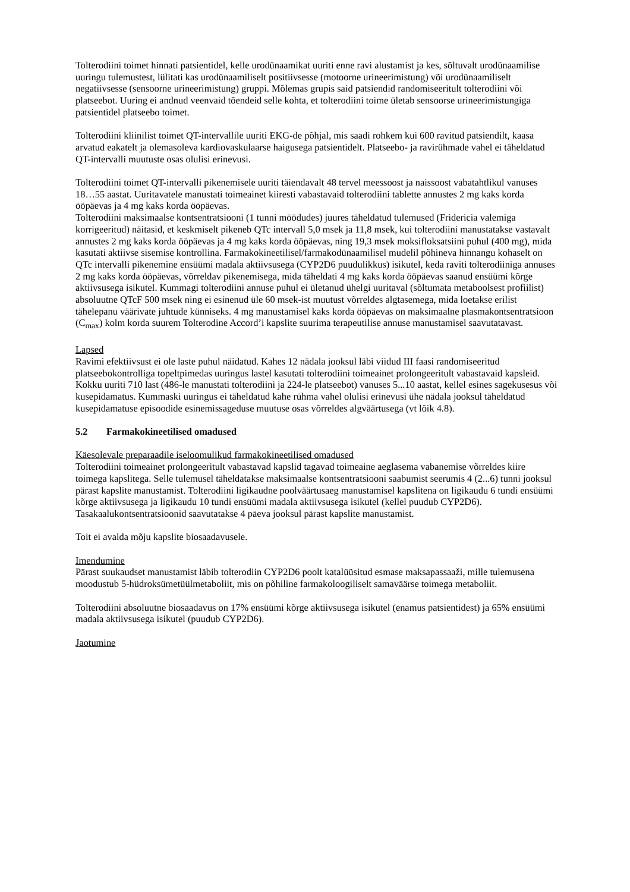Tolterodiini toimet hinnati patsientidel, kelle urodünaamikat uuriti enne ravi alustamist ja kes, sõltuvalt urodünaamilise uuringu tulemustest, lülitati kas urodünaamiliselt positiivsesse (motoorne urineerimistung) või urodünaamiliselt negatiivsesse (sensoorne urineerimistung) gruppi. Mõlemas grupis said patsiendid randomiseeritult tolterodiini või platseebot. Uuring ei andnud veenvaid tõendeid selle kohta, et tolterodiini toime ületab sensoorse urineerimistungiga patsientidel platseebo toimet.
Tolterodiini kliinilist toimet QT-intervallile uuriti EKG-de põhjal, mis saadi rohkem kui 600 ravitud patsiendilt, kaasa arvatud eakatelt ja olemasoleva kardiovaskulaarse haigusega patsientidelt. Platseebo- ja ravirühmade vahel ei täheldatud QT-intervalli muutuste osas olulisi erinevusi.
Tolterodiini toimet QT-intervalli pikenemisele uuriti täiendavalt 48 tervel meessoost ja naissoost vabatahtlikul vanuses 18…55 aastat. Uuritavatele manustati toimeainet kiiresti vabastavaid tolterodiini tablette annustes 2 mg kaks korda ööpäevas ja 4 mg kaks korda ööpäevas.
Tolterodiini maksimaalse kontsentratsiooni (1 tunni möödudes) juures täheldatud tulemused (Fridericia valemiga korrigeeritud) näitasid, et keskmiselt pikeneb QTc intervall 5,0 msek ja 11,8 msek, kui tolterodiini manustatakse vastavalt annustes 2 mg kaks korda ööpäevas ja 4 mg kaks korda ööpäevas, ning 19,3 msek moksifloksatsiini puhul (400 mg), mida kasutati aktiivse sisemise kontrollina. Farmakokineetilisel/farmakodünaamilisel mudelil põhineva hinnangu kohaselt on QTc intervalli pikenemine ensüümi madala aktiivsusega (CYP2D6 puudulikkus) isikutel, keda raviti tolterodiiniga annuses 2 mg kaks korda ööpäevas, võrreldav pikenemisega, mida täheldati 4 mg kaks korda ööpäevas saanud ensüümi kõrge aktiivsusega isikutel. Kummagi tolterodiini annuse puhul ei ületanud ühelgi uuritaval (sõltumata metaboolsest profiilist) absoluutne QTcF 500 msek ning ei esinenud üle 60 msek-ist muutust võrreldes algtasemega, mida loetakse erilist tähelepanu väärivate juhtude künniseks. 4 mg manustamisel kaks korda ööpäevas on maksimaalne plasmakontsentratsioon (C<sub>max</sub>) kolm korda suurem Tolterodine Accord’i kapslite suurima terapeutilise annuse manustamisel saavutatavast.
Lapsed
Ravimi efektiivsust ei ole laste puhul näidatud. Kahes 12 nädala jooksul läbi viidud III faasi randomiseeritud platseebokontrolliga topeltpimedas uuringus lastel kasutati tolterodiini toimeainet prolongeeritult vabastavaid kapsleid. Kokku uuriti 710 last (486-le manustati tolterodiini ja 224-le platseebot) vanuses 5...10 aastat, kellel esines sagekusesus või kusepidamatus. Kummaski uuringus ei täheldatud kahe rühma vahel olulisi erinevusi ühe nädala jooksul täheldatud kusepidamatuse episoodide esinemissageduse muutuse osas võrreldes algväärtusega (vt lõik 4.8).
5.2 Farmakokineetilised omadused
Käesolevale preparaadile iseloomulikud farmakokineetilised omadused
Tolterodiini toimeainet prolongeeritult vabastavad kapslid tagavad toimeaine aeglasema vabanemise võrreldes kiire toimega kapslitega. Selle tulemusel täheldatakse maksimaalse kontsentratsiooni saabumist seerumis 4 (2...6) tunni jooksul pärast kapslite manustamist. Tolterodiini ligikaudne poolväärtusaeg manustamisel kapslitena on ligikaudu 6 tundi ensüümi kõrge aktiivsusega ja ligikaudu 10 tundi ensüümi madala aktiivsusega isikutel (kellel puudub CYP2D6). Tasakaalukontsentratsioonid saavutatakse 4 päeva jooksul pärast kapslite manustamist.
Toit ei avalda mõju kapslite biosaadavusele.
Imendumine
Pärast suukaudset manustamist läbib tolterodiin CYP2D6 poolt katalüüsitud esmase maksapassaaži, mille tulemusena moodustub 5-hüdroksümetüülmetaboliit, mis on põhiline farmakoloogiliselt samaväärse toimega metaboliit.
Tolterodiini absoluutne biosaadavus on 17% ensüümi kõrge aktiivsusega isikutel (enamus patsientidest) ja 65% ensüümi madala aktiivsusega isikutel (puudub CYP2D6).
Jaotumine